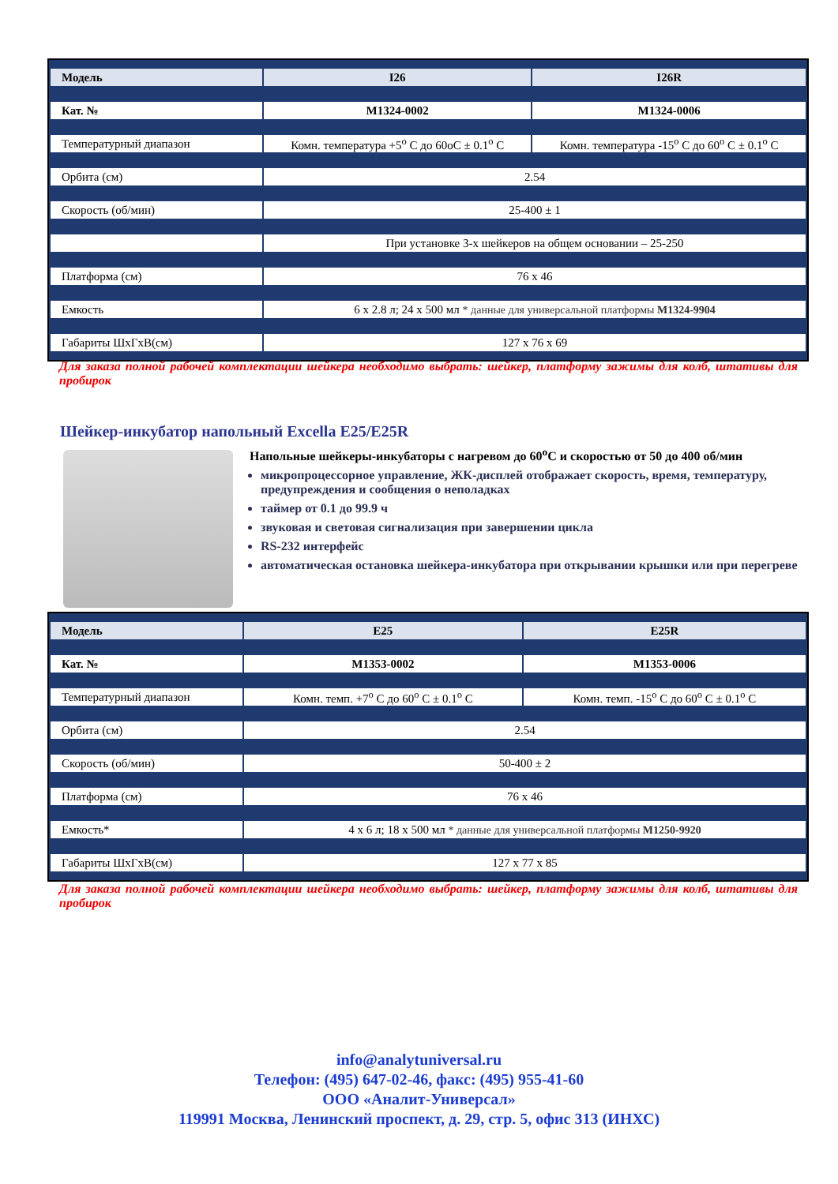| Модель | I26 | I26R |
| Кат. № | M1324-0002 | M1324-0006 |
| Температурный диапазон | Комн. температура +5<sup>о</sup> С до 60оС ± 0.1<sup>о</sup> С | Комн. температура -15<sup>о</sup> С до 60<sup>о</sup> С ± 0.1<sup>о</sup> С |
| Орбита (см) | 2.54 | |
| Скорость (об/мин) | 25-400 ± 1 | |
| | При установке 3-х шейкеров на общем основании – 25-250 | |
| Платформа (см) | 76 x 46 | |
| Емкость | 6 x 2.8 л; 24 x 500 мл * данные для универсальной платформы M1324-9904 | |
| Габариты ШxГxВ(см) | 127 x 76 x 69 | |
Для заказа полной рабочей комплектации шейкера необходимо выбрать: шейкер, платформу зажимы для колб, штативы для пробирок
Шейкер-инкубатор напольный Excella E25/E25R
Напольные шейкеры-инкубаторы с нагревом до 60<sup>о</sup>С и скоростью от 50 до 400 об/мин
микропроцессорное управление, ЖК-дисплей отображает скорость, время, температуру, предупреждения и сообщения о неполадках
таймер от 0.1 до 99.9 ч
звуковая и световая сигнализация при завершении цикла
RS-232 интерфейс
автоматическая остановка шейкера-инкубатора при открывании крышки или при перегреве
| Модель | E25 | E25R |
| Кат. № | M1353-0002 | M1353-0006 |
| Температурный диапазон | Комн. темп. +7<sup>о</sup> С до 60<sup>о</sup> С ± 0.1<sup>о</sup> С | Комн. темп. -15<sup>о</sup> С до 60<sup>о</sup> С ± 0.1<sup>о</sup> С |
| Орбита (см) | 2.54 | |
| Скорость (об/мин) | 50-400 ± 2 | |
| Платформа (см) | 76 x 46 | |
| Емкость* | 4 x 6 л; 18 x 500 мл * данные для универсальной платформы M1250-9920 | |
| Габариты ШxГxВ(см) | 127 x 77 x 85 | |
Для заказа полной рабочей комплектации шейкера необходимо выбрать: шейкер, платформу зажимы для колб, штативы для пробирок
info@analytuniversal.ru
Телефон: (495) 647-02-46, факс: (495) 955-41-60
ООО «Аналит-Универсал»
119991 Москва, Ленинский проспект, д. 29, стр. 5, офис 313 (ИНХС)